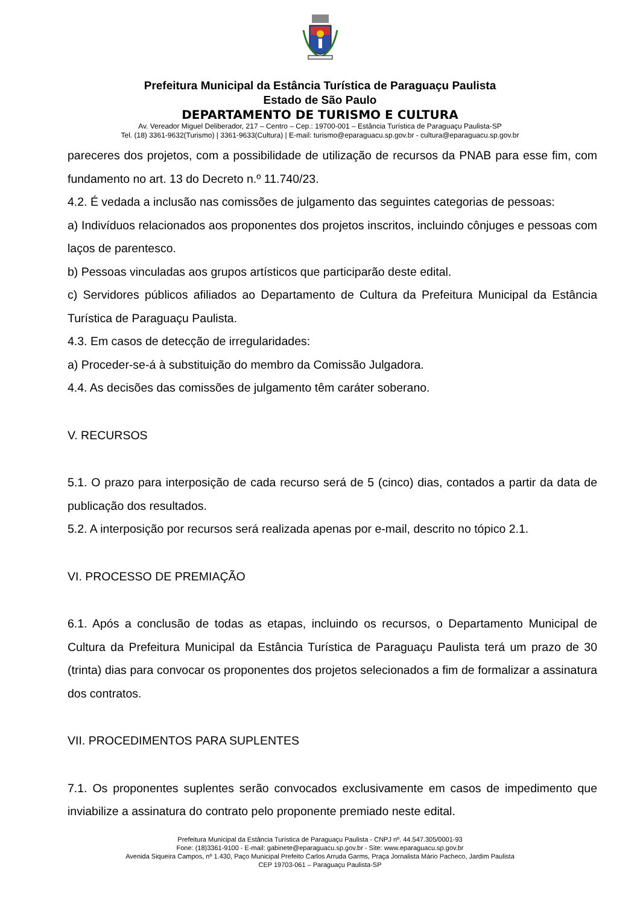Prefeitura Municipal da Estância Turística de Paraguaçu Paulista
Estado de São Paulo
DEPARTAMENTO DE TURISMO E CULTURA
Av. Vereador Miguel Deliberador, 217 – Centro – Cep.: 19700-001 – Estância Turística de Paraguaçu Paulista-SP
Tel. (18) 3361-9632(Turismo) | 3361-9633(Cultura) | E-mail: turismo@eparaguacu.sp.gov.br - cultura@eparaguacu.sp.gov.br
pareceres dos projetos, com a possibilidade de utilização de recursos da PNAB para esse fim, com fundamento no art. 13 do Decreto n.º 11.740/23.
4.2. É vedada a inclusão nas comissões de julgamento das seguintes categorias de pessoas:
a) Indivíduos relacionados aos proponentes dos projetos inscritos, incluindo cônjuges e pessoas com laços de parentesco.
b) Pessoas vinculadas aos grupos artísticos que participarão deste edital.
c) Servidores públicos afiliados ao Departamento de Cultura da Prefeitura Municipal da Estância Turística de Paraguaçu Paulista.
4.3. Em casos de detecção de irregularidades:
a) Proceder-se-á à substituição do membro da Comissão Julgadora.
4.4. As decisões das comissões de julgamento têm caráter soberano.
V. RECURSOS
5.1. O prazo para interposição de cada recurso será de 5 (cinco) dias, contados a partir da data de publicação dos resultados.
5.2. A interposição por recursos será realizada apenas por e-mail, descrito no tópico 2.1.
VI. PROCESSO DE PREMIAÇÃO
6.1. Após a conclusão de todas as etapas, incluindo os recursos, o Departamento Municipal de Cultura da Prefeitura Municipal da Estância Turística de Paraguaçu Paulista terá um prazo de 30 (trinta) dias para convocar os proponentes dos projetos selecionados a fim de formalizar a assinatura dos contratos.
VII. PROCEDIMENTOS PARA SUPLENTES
7.1. Os proponentes suplentes serão convocados exclusivamente em casos de impedimento que inviabilize a assinatura do contrato pelo proponente premiado neste edital.
Prefeitura Municipal da Estância Turística de Paraguaçu Paulista - CNPJ nº. 44.547.305/0001-93
Fone: (18)3361-9100 - E-mail: gabinete@eparaguacu.sp.gov.br - Site: www.eparaguacu.sp.gov.br
Avenida Siqueira Campos, nº 1.430, Paço Municipal Prefeito Carlos Arruda Garms, Praça Jornalista Mário Pacheco, Jardim Paulista
CEP 19703-061 – Paraguaçu Paulista-SP